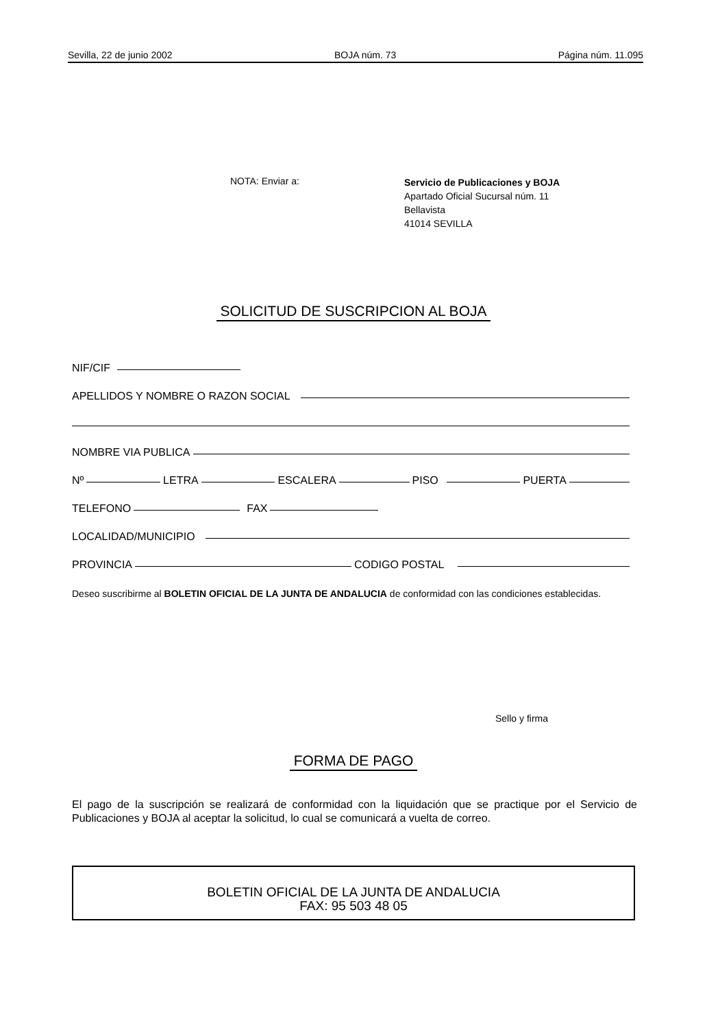Sevilla, 22 de junio 2002 BOJA núm. 73 Página núm. 11.095
NOTA: Enviar a:
Servicio de Publicaciones y BOJA
Apartado Oficial Sucursal núm. 11
Bellavista
41014 SEVILLA
SOLICITUD DE SUSCRIPCION AL BOJA
NIF/CIF
APELLIDOS Y NOMBRE O RAZON SOCIAL
NOMBRE VIA PUBLICA
Nº LETRA ESCALERA PISO PUERTA
TELEFONO FAX
LOCALIDAD/MUNICIPIO
PROVINCIA CODIGO POSTAL
Deseo suscribirme al BOLETIN OFICIAL DE LA JUNTA DE ANDALUCIA de conformidad con las condiciones establecidas.
Sello y firma
FORMA DE PAGO
El pago de la suscripción se realizará de conformidad con la liquidación que se practique por el Servicio de Publicaciones y BOJA al aceptar la solicitud, lo cual se comunicará a vuelta de correo.
BOLETIN OFICIAL DE LA JUNTA DE ANDALUCIA
FAX: 95 503 48 05